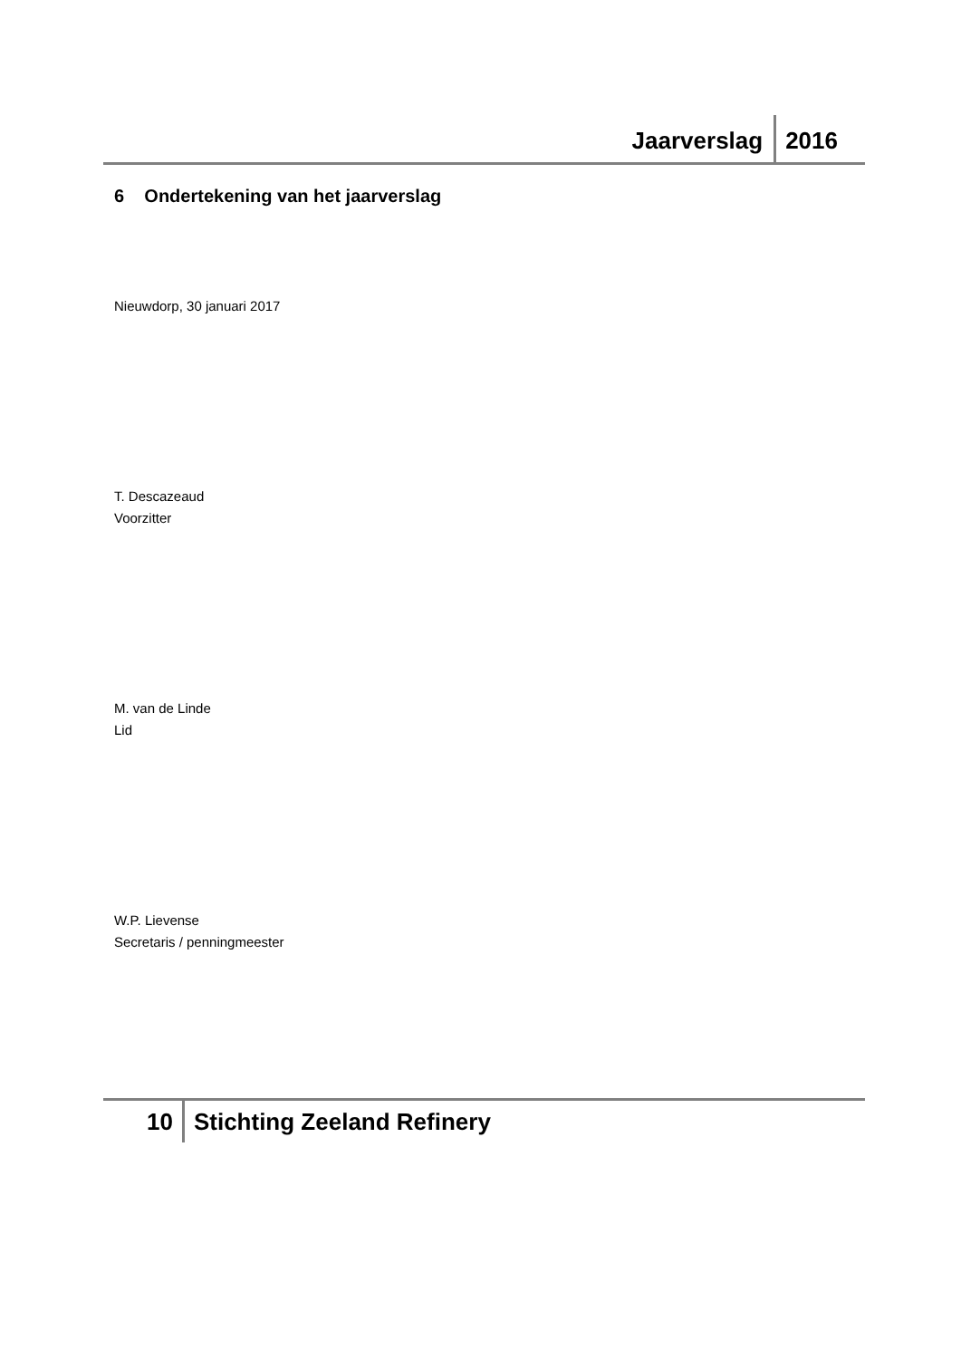Jaarverslag 2016
6 Ondertekening van het jaarverslag
Nieuwdorp, 30 januari 2017
T. Descazeaud
Voorzitter
M. van de Linde
Lid
W.P. Lievense
Secretaris / penningmeester
10 Stichting Zeeland Refinery